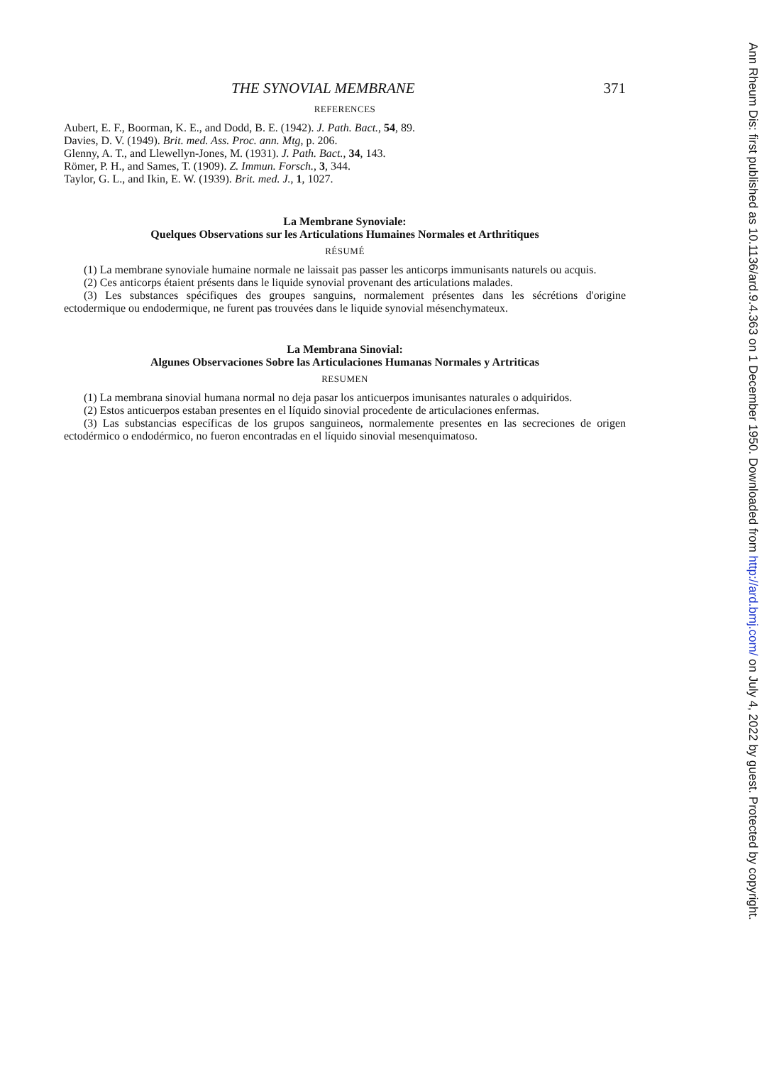THE SYNOVIAL MEMBRANE 371
REFERENCES
Aubert, E. F., Boorman, K. E., and Dodd, B. E. (1942). J. Path. Bact., 54, 89.
Davies, D. V. (1949). Brit. med. Ass. Proc. ann. Mtg, p. 206.
Glenny, A. T., and Llewellyn-Jones, M. (1931). J. Path. Bact., 34, 143.
Römer, P. H., and Sames, T. (1909). Z. Immun. Forsch., 3, 344.
Taylor, G. L., and Ikin, E. W. (1939). Brit. med. J., 1, 1027.
La Membrane Synoviale:
Quelques Observations sur les Articulations Humaines Normales et Arthritiques
RÉSUMÉ
(1) La membrane synoviale humaine normale ne laissait pas passer les anticorps immunisants naturels ou acquis.
(2) Ces anticorps étaient présents dans le liquide synovial provenant des articulations malades.
(3) Les substances spécifiques des groupes sanguins, normalement présentes dans les sécrétions d'origine ectodermique ou endodermique, ne furent pas trouvées dans le liquide synovial mésenchymateux.
La Membrana Sinovial:
Algunes Observaciones Sobre las Articulaciones Humanas Normales y Artriticas
RESUMEN
(1) La membrana sinovial humana normal no deja pasar los anticuerpos imunisantes naturales o adquiridos.
(2) Estos anticuerpos estaban presentes en el líquido sinovial procedente de articulaciones enfermas.
(3) Las substancias específicas de los grupos sanguineos, normalemente presentes en las secreciones de origen ectodérmico o endodérmico, no fueron encontradas en el líquido sinovial mesenquimatoso.
Ann Rheum Dis: first published as 10.1136/ard.9.4.363 on 1 December 1950. Downloaded from http://ard.bmj.com/ on July 4, 2022 by guest. Protected by copyright.